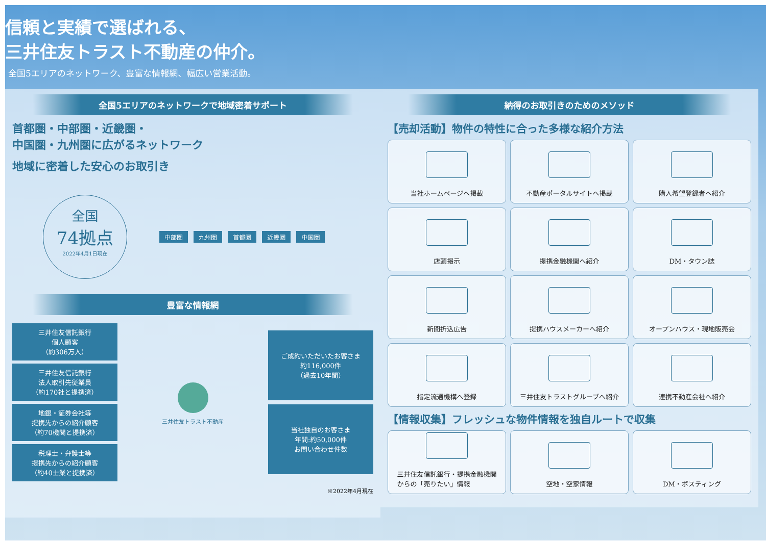信頼と実績で選ばれる、
三井住友トラスト不動産の仲介。
全国5エリアのネットワーク、豊富な情報網、幅広い営業活動。
全国5エリアのネットワークで地域密着サポート
首都圏・中部圏・近畿圏・
中国圏・九州圏に広がるネットワーク
地域に密着した安心のお取引き
全国
74拠点
2022年4月1日現在
中部圏 九州圏 首都圏 近畿圏 中国圏
豊富な情報網
三井住友信託銀行
個人顧客
（約306万人）
三井住友信託銀行
法人取引先従業員
（約170社と提携済）
地銀・証券会社等
提携先からの紹介顧客
（約70機関と提携済）
税理士・弁護士等
提携先からの紹介顧客
（約40士業と提携済）
三井住友トラスト不動産
ご成約いただいたお客さま
約116,000件
（過去10年間）
当社独自のお客さま
年間:約50,000件
お問い合わせ件数
※2022年4月現在
納得のお取引きのためのメソッド
【売却活動】物件の特性に合った多様な紹介方法
当社ホームページへ掲載
不動産ポータルサイトへ掲載
購入希望登録者へ紹介
店頭掲示
提携金融機関へ紹介
DM・タウン誌
新聞折込広告
提携ハウスメーカーへ紹介
オープンハウス・現地販売会
指定流通機構へ登録
三井住友トラストグループへ紹介
連携不動産会社へ紹介
【情報収集】フレッシュな物件情報を独自ルートで収集
三井住友信託銀行・提携金融機関
からの「売りたい」情報
空地・空家情報
DM・ポスティング